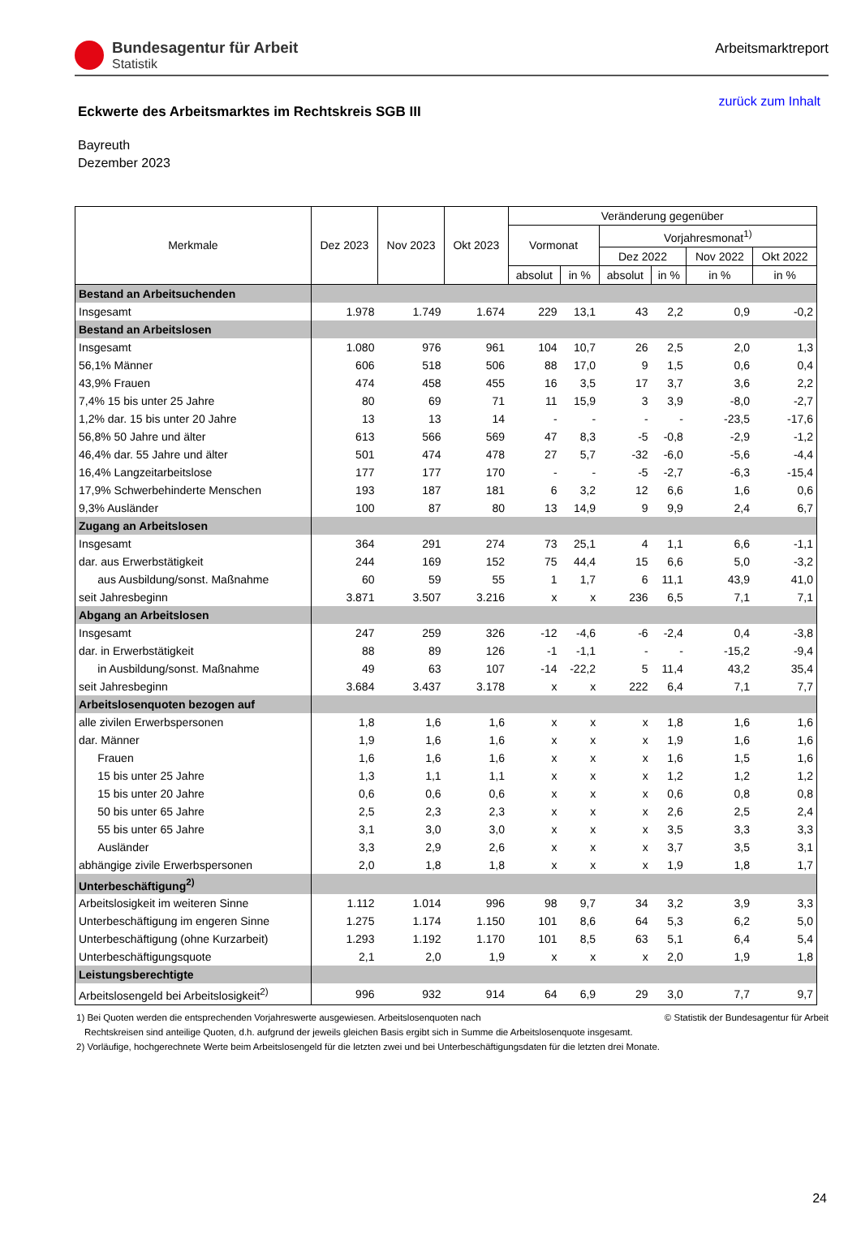Bundesagentur für Arbeit
Statistik
Arbeitsmarktreport
Eckwerte des Arbeitsmarktes im Rechtskreis SGB III
zurück zum Inhalt
Bayreuth
Dezember 2023
| Merkmale | Dez 2023 | Nov 2023 | Okt 2023 | Veränderung gegenüber | | | | | |
| --- | --- | --- | --- | --- | --- | --- | --- | --- | --- |
| | | | | Vormonat | | Vorjahresmonat<sup>1)</sup> | | | |
| | | | | | | Dez 2022 | | Nov 2022 | Okt 2022 |
| | | | | absolut | in % | absolut | in % | in % | in % |
| Bestand an Arbeitsuchenden | | | | | | | | | |
| Insgesamt | 1.978 | 1.749 | 1.674 | 229 | 13,1 | 43 | 2,2 | 0,9 | -0,2 |
| Bestand an Arbeitslosen | | | | | | | | | |
| Insgesamt | 1.080 | 976 | 961 | 104 | 10,7 | 26 | 2,5 | 2,0 | 1,3 |
| 56,1% Männer | 606 | 518 | 506 | 88 | 17,0 | 9 | 1,5 | 0,6 | 0,4 |
| 43,9% Frauen | 474 | 458 | 455 | 16 | 3,5 | 17 | 3,7 | 3,6 | 2,2 |
| 7,4% 15 bis unter 25 Jahre | 80 | 69 | 71 | 11 | 15,9 | 3 | 3,9 | -8,0 | -2,7 |
| 1,2% dar. 15 bis unter 20 Jahre | 13 | 13 | 14 | - | - | - | - | -23,5 | -17,6 |
| 56,8% 50 Jahre und älter | 613 | 566 | 569 | 47 | 8,3 | -5 | -0,8 | -2,9 | -1,2 |
| 46,4% dar. 55 Jahre und älter | 501 | 474 | 478 | 27 | 5,7 | -32 | -6,0 | -5,6 | -4,4 |
| 16,4% Langzeitarbeitslose | 177 | 177 | 170 | - | - | -5 | -2,7 | -6,3 | -15,4 |
| 17,9% Schwerbehinderte Menschen | 193 | 187 | 181 | 6 | 3,2 | 12 | 6,6 | 1,6 | 0,6 |
| 9,3% Ausländer | 100 | 87 | 80 | 13 | 14,9 | 9 | 9,9 | 2,4 | 6,7 |
| Zugang an Arbeitslosen | | | | | | | | | |
| Insgesamt | 364 | 291 | 274 | 73 | 25,1 | 4 | 1,1 | 6,6 | -1,1 |
| dar. aus Erwerbstätigkeit | 244 | 169 | 152 | 75 | 44,4 | 15 | 6,6 | 5,0 | -3,2 |
| aus Ausbildung/sonst. Maßnahme | 60 | 59 | 55 | 1 | 1,7 | 6 | 11,1 | 43,9 | 41,0 |
| seit Jahresbeginn | 3.871 | 3.507 | 3.216 | x | x | 236 | 6,5 | 7,1 | 7,1 |
| Abgang an Arbeitslosen | | | | | | | | | |
| Insgesamt | 247 | 259 | 326 | -12 | -4,6 | -6 | -2,4 | 0,4 | -3,8 |
| dar. in Erwerbstätigkeit | 88 | 89 | 126 | -1 | -1,1 | - | - | -15,2 | -9,4 |
| in Ausbildung/sonst. Maßnahme | 49 | 63 | 107 | -14 | -22,2 | 5 | 11,4 | 43,2 | 35,4 |
| seit Jahresbeginn | 3.684 | 3.437 | 3.178 | x | x | 222 | 6,4 | 7,1 | 7,7 |
| Arbeitslosenquoten bezogen auf | | | | | | | | | |
| alle zivilen Erwerbspersonen | 1,8 | 1,6 | 1,6 | x | x | x | 1,8 | 1,6 | 1,6 |
| dar. Männer | 1,9 | 1,6 | 1,6 | x | x | x | 1,9 | 1,6 | 1,6 |
| Frauen | 1,6 | 1,6 | 1,6 | x | x | x | 1,6 | 1,5 | 1,6 |
| 15 bis unter 25 Jahre | 1,3 | 1,1 | 1,1 | x | x | x | 1,2 | 1,2 | 1,2 |
| 15 bis unter 20 Jahre | 0,6 | 0,6 | 0,6 | x | x | x | 0,6 | 0,8 | 0,8 |
| 50 bis unter 65 Jahre | 2,5 | 2,3 | 2,3 | x | x | x | 2,6 | 2,5 | 2,4 |
| 55 bis unter 65 Jahre | 3,1 | 3,0 | 3,0 | x | x | x | 3,5 | 3,3 | 3,3 |
| Ausländer | 3,3 | 2,9 | 2,6 | x | x | x | 3,7 | 3,5 | 3,1 |
| abhängige zivile Erwerbspersonen | 2,0 | 1,8 | 1,8 | x | x | x | 1,9 | 1,8 | 1,7 |
| Unterbeschäftigung<sup>2)</sup> | | | | | | | | | |
| Arbeitslosigkeit im weiteren Sinne | 1.112 | 1.014 | 996 | 98 | 9,7 | 34 | 3,2 | 3,9 | 3,3 |
| Unterbeschäftigung im engeren Sinne | 1.275 | 1.174 | 1.150 | 101 | 8,6 | 64 | 5,3 | 6,2 | 5,0 |
| Unterbeschäftigung (ohne Kurzarbeit) | 1.293 | 1.192 | 1.170 | 101 | 8,5 | 63 | 5,1 | 6,4 | 5,4 |
| Unterbeschäftigungsquote | 2,1 | 2,0 | 1,9 | x | x | x | 2,0 | 1,9 | 1,8 |
| Leistungsberechtigte | | | | | | | | | |
| Arbeitslosengeld bei Arbeitslosigkeit<sup>2)</sup> | 996 | 932 | 914 | 64 | 6,9 | 29 | 3,0 | 7,7 | 9,7 |
1) Bei Quoten werden die entsprechenden Vorjahreswerte ausgewiesen. Arbeitslosenquoten nach © Statistik der Bundesagentur für Arbeit
Rechtskreisen sind anteilige Quoten, d.h. aufgrund der jeweils gleichen Basis ergibt sich in Summe die Arbeitslosenquote insgesamt.
2) Vorläufige, hochgerechnete Werte beim Arbeitslosengeld für die letzten zwei und bei Unterbeschäftigungsdaten für die letzten drei Monate.
24